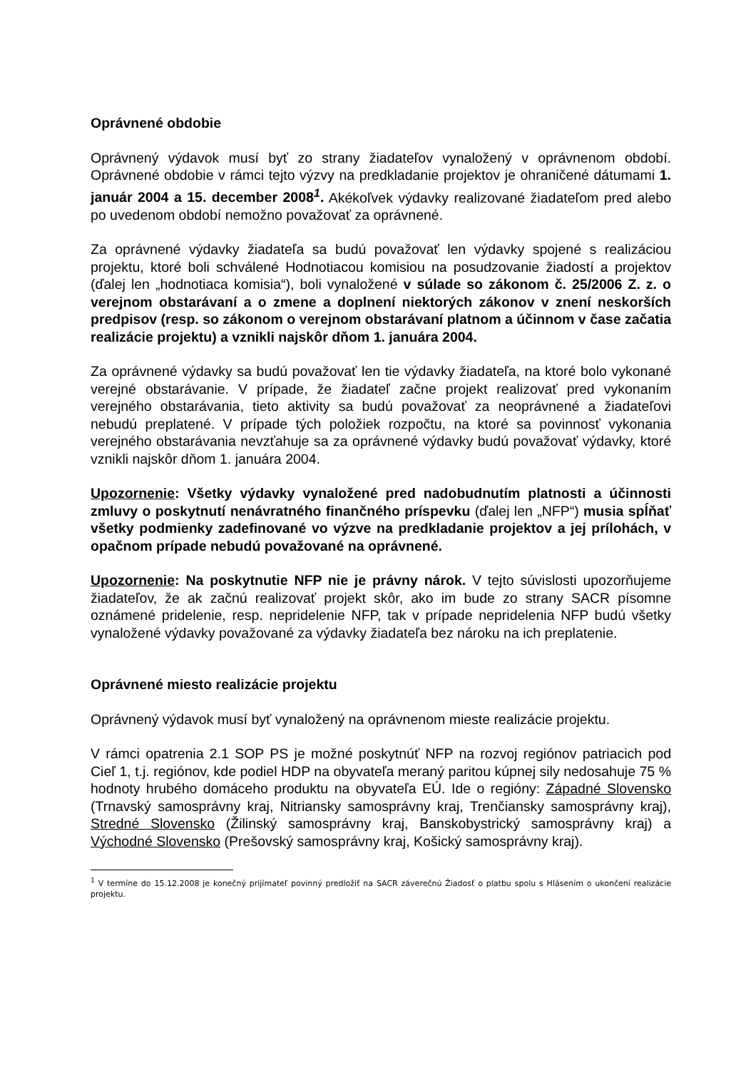Oprávnené obdobie
Oprávnený výdavok musí byť zo strany žiadateľov vynaložený v oprávnenom období. Oprávnené obdobie v rámci tejto výzvy na predkladanie projektov je ohraničené dátumami 1. január 2004 a 15. december 2008<sup>1</sup>. Akékoľvek výdavky realizované žiadateľom pred alebo po uvedenom období nemožno považovať za oprávnené.
Za oprávnené výdavky žiadateľa sa budú považovať len výdavky spojené s realizáciou projektu, ktoré boli schválené Hodnotiacou komisiou na posudzovanie žiadostí a projektov (ďalej len „hodnotiaca komisia“), boli vynaložené v súlade so zákonom č. 25/2006 Z. z. o verejnom obstarávaní a o zmene a doplnení niektorých zákonov v znení neskorších predpisov (resp. so zákonom o verejnom obstarávaní platnom a účinnom v čase začatia realizácie projektu) a vznikli najskôr dňom 1. januára 2004.
Za oprávnené výdavky sa budú považovať len tie výdavky žiadateľa, na ktoré bolo vykonané verejné obstarávanie. V prípade, že žiadateľ začne projekt realizovať pred vykonaním verejného obstarávania, tieto aktivity sa budú považovať za neoprávnené a žiadateľovi nebudú preplatené. V prípade tých položiek rozpočtu, na ktoré sa povinnosť vykonania verejného obstarávania nevzťahuje sa za oprávnené výdavky budú považovať výdavky, ktoré vznikli najskôr dňom 1. januára 2004.
Upozornenie: Všetky výdavky vynaložené pred nadobudnutím platnosti a účinnosti zmluvy o poskytnutí nenávratného finančného príspevku (ďalej len „NFP“) musia spĺňať všetky podmienky zadefinované vo výzve na predkladanie projektov a jej prílohách, v opačnom prípade nebudú považované na oprávnené.
Upozornenie: Na poskytnutie NFP nie je právny nárok. V tejto súvislosti upozorňujeme žiadateľov, že ak začnú realizovať projekt skôr, ako im bude zo strany SACR písomne oznámené pridelenie, resp. nepridelenie NFP, tak v prípade nepridelenia NFP budú všetky vynaložené výdavky považované za výdavky žiadateľa bez nároku na ich preplatenie.
Oprávnené miesto realizácie projektu
Oprávnený výdavok musí byť vynaložený na oprávnenom mieste realizácie projektu.
V rámci opatrenia 2.1 SOP PS je možné poskytnúť NFP na rozvoj regiónov patriacich pod Cieľ 1, t.j. regiónov, kde podiel HDP na obyvateľa meraný paritou kúpnej sily nedosahuje 75 % hodnoty hrubého domáceho produktu na obyvateľa EÚ. Ide o regióny: Západné Slovensko (Trnavský samosprávny kraj, Nitriansky samosprávny kraj, Trenčiansky samosprávny kraj), Stredné Slovensko (Žilinský samosprávny kraj, Banskobystrický samosprávny kraj) a Východné Slovensko (Prešovský samosprávny kraj, Košický samosprávny kraj).
<sup>1</sup> V termíne do 15.12.2008 je konečný prijímateľ povinný predložiť na SACR záverečnú Žiadosť o platbu spolu s Hlásením o ukončení realizácie projektu.